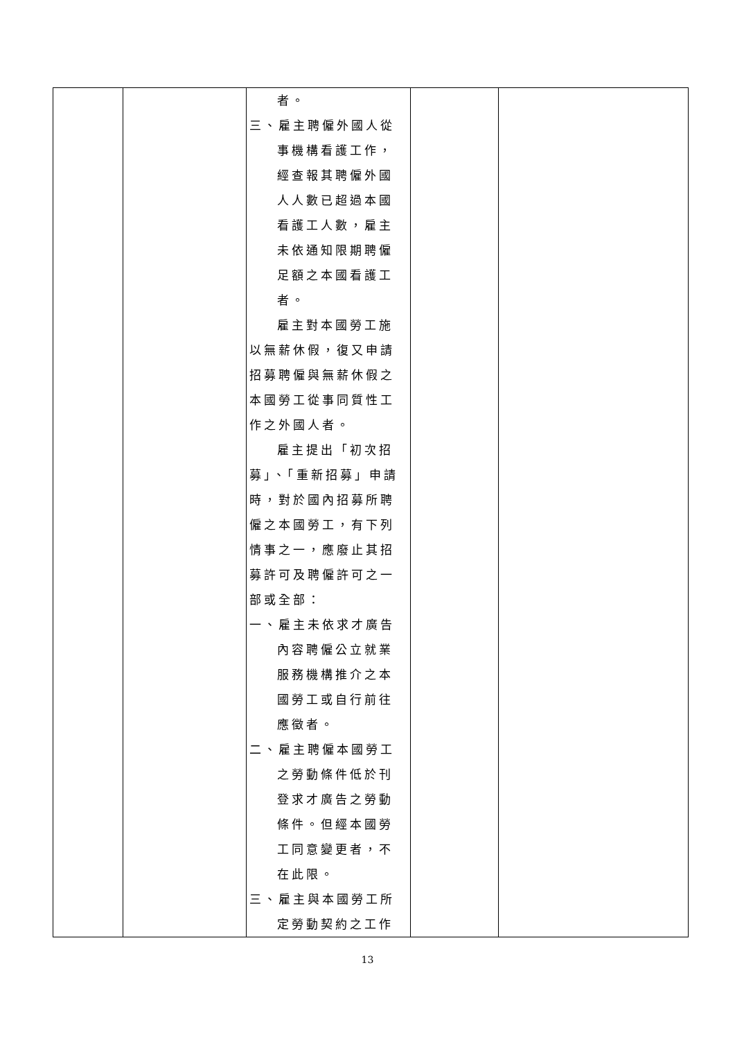| | | 者。 三、雇主聘僱外國人從事機構看護工作，經查報其聘僱外國人人數已超過本國看護工人數，雇主未依通知限期聘僱足額之本國看護工者。 雇主對本國勞工施以無薪休假，復又申請招募聘僱與無薪休假之本國勞工從事同質性工作之外國人者。 雇主提出「初次招募」、「重新招募」申請時，對於國內招募所聘僱之本國勞工，有下列情事之一，應廢止其招募許可及聘僱許可之一部或全部： 一、雇主未依求才廣告內容聘僱公立就業服務機構推介之本國勞工或自行前往應徵者。 二、雇主聘僱本國勞工之勞動條件低於刊登求才廣告之勞動條件。但經本國勞工同意變更者，不在此限。 三、雇主與本國勞工所定勞動契約之工作 | | |
13